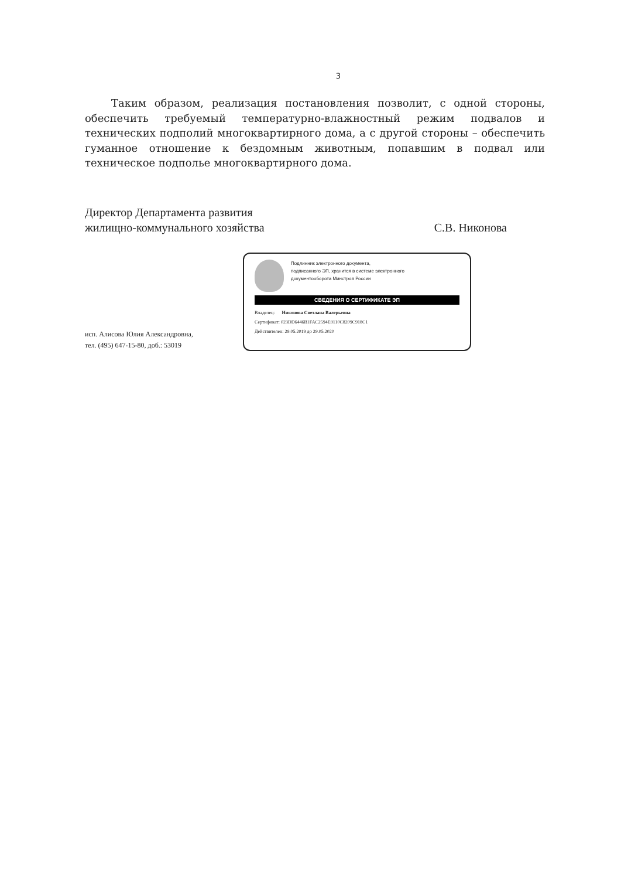3
Таким образом, реализация постановления позволит, с одной стороны, обеспечить требуемый температурно-влажностный режим подвалов и технических подполий многоквартирного дома, а с другой стороны – обеспечить гуманное отношение к бездомным животным, попавшим в подвал или техническое подполье многоквартирного дома.
Директор Департамента развития
жилищно-коммунального хозяйства
С.В. Никонова
исп. Алисова Юлия Александровна,
тел. (495) 647-15-80, доб.: 53019
Подлинник электронного документа,
подписанного ЭП, хранится в системе электронного
документооборота Минстроя России
СВЕДЕНИЯ О СЕРТИФИКАТЕ ЭП
Владелец: Никонова Светлана Валерьевна
Сертификат: 023DD6446B1FAC2594E9110C8209C918C1
Действителен: 29.05.2019 до 29.05.2020